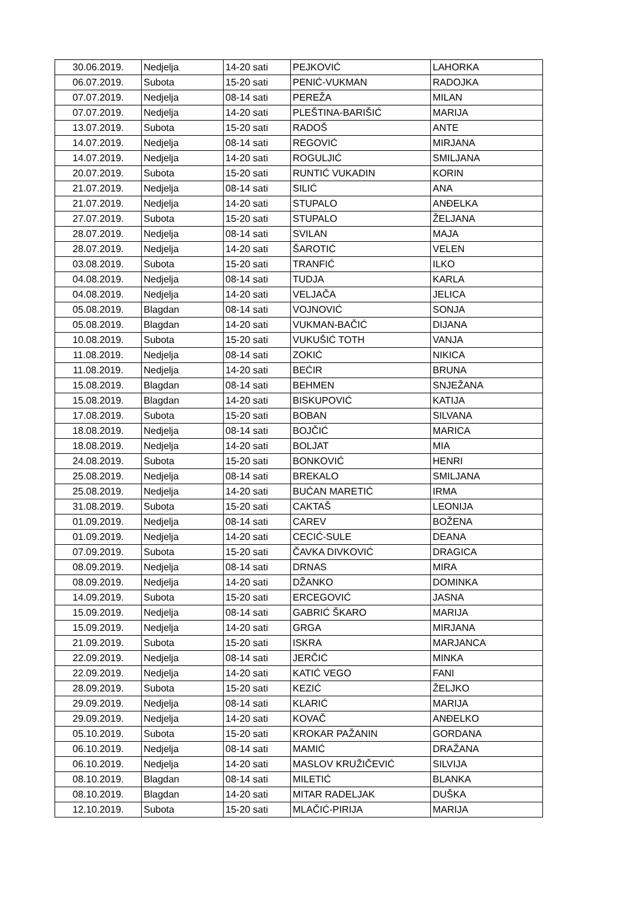| 30.06.2019. | Nedjelja | 14-20 sati | PEJKOVIĆ | LAHORKA |
| 06.07.2019. | Subota | 15-20 sati | PENIĆ-VUKMAN | RADOJKA |
| 07.07.2019. | Nedjelja | 08-14 sati | PEREŽA | MILAN |
| 07.07.2019. | Nedjelja | 14-20 sati | PLEŠTINA-BARIŠIĆ | MARIJA |
| 13.07.2019. | Subota | 15-20 sati | RADOŠ | ANTE |
| 14.07.2019. | Nedjelja | 08-14 sati | REGOVIĆ | MIRJANA |
| 14.07.2019. | Nedjelja | 14-20 sati | ROGULJIĆ | SMILJANA |
| 20.07.2019. | Subota | 15-20 sati | RUNTIĆ VUKADIN | KORIN |
| 21.07.2019. | Nedjelja | 08-14 sati | SILIĆ | ANA |
| 21.07.2019. | Nedjelja | 14-20 sati | STUPALO | ANĐELKA |
| 27.07.2019. | Subota | 15-20 sati | STUPALO | ŽELJANA |
| 28.07.2019. | Nedjelja | 08-14 sati | SVILAN | MAJA |
| 28.07.2019. | Nedjelja | 14-20 sati | ŠAROTIĆ | VELEN |
| 03.08.2019. | Subota | 15-20 sati | TRANFIĆ | ILKO |
| 04.08.2019. | Nedjelja | 08-14 sati | TUDJA | KARLA |
| 04.08.2019. | Nedjelja | 14-20 sati | VELJAČA | JELICA |
| 05.08.2019. | Blagdan | 08-14 sati | VOJNOVIĆ | SONJA |
| 05.08.2019. | Blagdan | 14-20 sati | VUKMAN-BAČIĆ | DIJANA |
| 10.08.2019. | Subota | 15-20 sati | VUKUŠIĆ TOTH | VANJA |
| 11.08.2019. | Nedjelja | 08-14 sati | ZOKIĆ | NIKICA |
| 11.08.2019. | Nedjelja | 14-20 sati | BEĆIR | BRUNA |
| 15.08.2019. | Blagdan | 08-14 sati | BEHMEN | SNJEŽANA |
| 15.08.2019. | Blagdan | 14-20 sati | BISKUPOVIĆ | KATIJA |
| 17.08.2019. | Subota | 15-20 sati | BOBAN | SILVANA |
| 18.08.2019. | Nedjelja | 08-14 sati | BOJČIĆ | MARICA |
| 18.08.2019. | Nedjelja | 14-20 sati | BOLJAT | MIA |
| 24.08.2019. | Subota | 15-20 sati | BONKOVIĆ | HENRI |
| 25.08.2019. | Nedjelja | 08-14 sati | BREKALO | SMILJANA |
| 25.08.2019. | Nedjelja | 14-20 sati | BUĆAN MARETIĆ | IRMA |
| 31.08.2019. | Subota | 15-20 sati | CAKTAŠ | LEONIJA |
| 01.09.2019. | Nedjelja | 08-14 sati | CAREV | BOŽENA |
| 01.09.2019. | Nedjelja | 14-20 sati | CECIĆ-SULE | DEANA |
| 07.09.2019. | Subota | 15-20 sati | ČAVKA DIVKOVIĆ | DRAGICA |
| 08.09.2019. | Nedjelja | 08-14 sati | DRNAS | MIRA |
| 08.09.2019. | Nedjelja | 14-20 sati | DŽANKO | DOMINKA |
| 14.09.2019. | Subota | 15-20 sati | ERCEGOVIĆ | JASNA |
| 15.09.2019. | Nedjelja | 08-14 sati | GABRIĆ ŠKARO | MARIJA |
| 15.09.2019. | Nedjelja | 14-20 sati | GRGA | MIRJANA |
| 21.09.2019. | Subota | 15-20 sati | ISKRA | MARJANCA |
| 22.09.2019. | Nedjelja | 08-14 sati | JERČIĆ | MINKA |
| 22.09.2019. | Nedjelja | 14-20 sati | KATIĆ VEGO | FANI |
| 28.09.2019. | Subota | 15-20 sati | KEZIĆ | ŽELJKO |
| 29.09.2019. | Nedjelja | 08-14 sati | KLARIĆ | MARIJA |
| 29.09.2019. | Nedjelja | 14-20 sati | KOVAČ | ANĐELKO |
| 05.10.2019. | Subota | 15-20 sati | KROKAR PAŽANIN | GORDANA |
| 06.10.2019. | Nedjelja | 08-14 sati | MAMIĆ | DRAŽANA |
| 06.10.2019. | Nedjelja | 14-20 sati | MASLOV KRUŽIČEVIĆ | SILVIJA |
| 08.10.2019. | Blagdan | 08-14 sati | MILETIĆ | BLANKA |
| 08.10.2019. | Blagdan | 14-20 sati | MITAR RADELJAK | DUŠKA |
| 12.10.2019. | Subota | 15-20 sati | MLAČIĆ-PIRIJA | MARIJA |